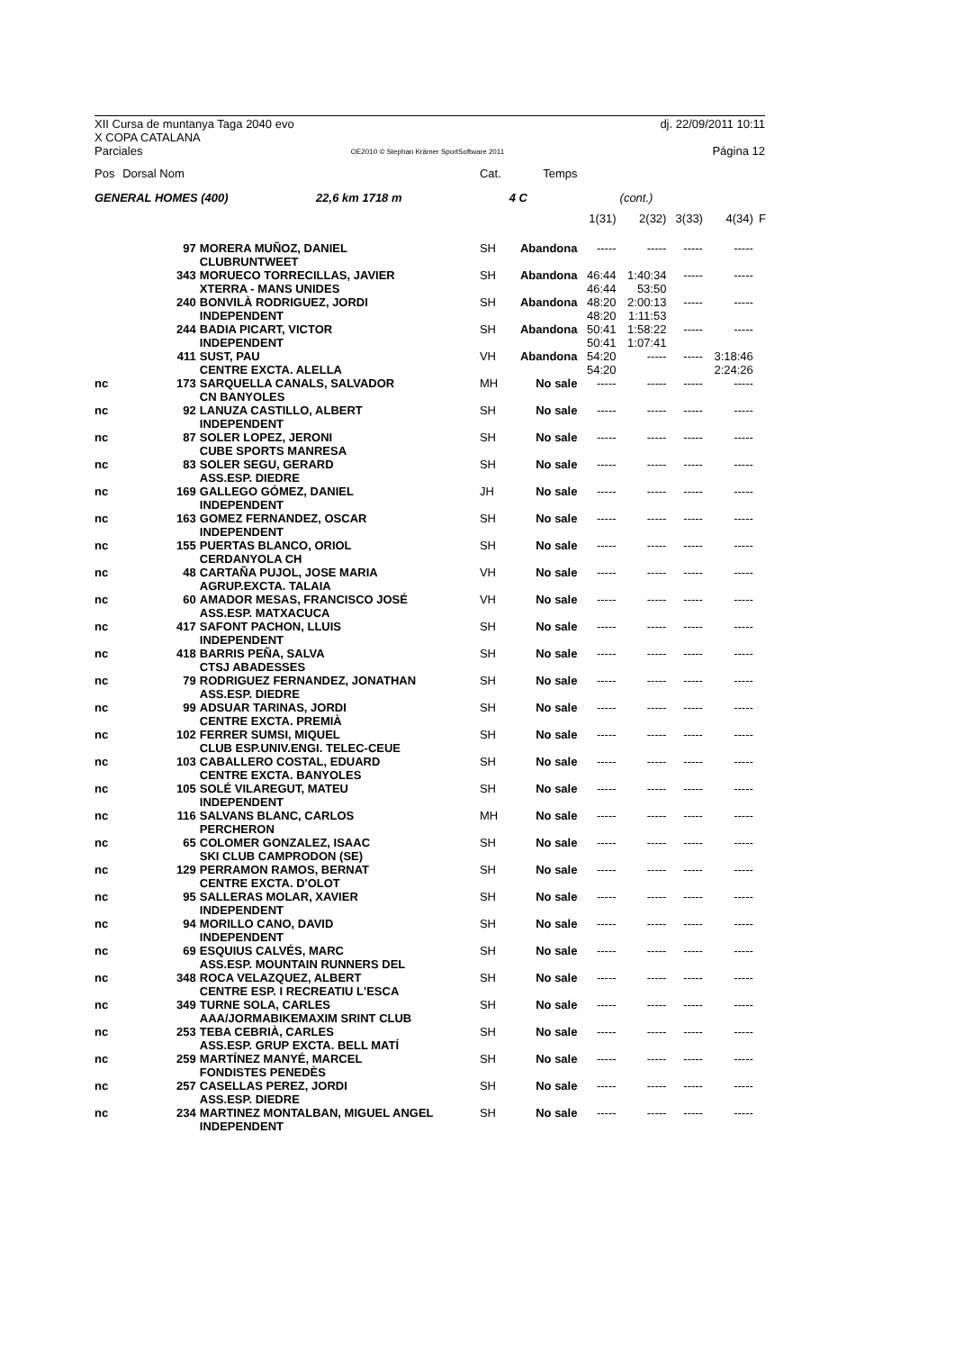XII Cursa de muntanya Taga 2040 evo
X COPA CATALANA dj. 22/09/2011 10:11
Parciales OE2010 © Stephan Krämer SportSoftware 2011 Página 12
| Pos | Dorsal Nom | | Cat. | Temps | | | | | |
| --- | --- | --- | --- | --- | --- | --- | --- | --- | --- |
| GENERAL HOMES (400) 22,6 km 1718 m | | | | 4 C | | (cont.) | | | |
| | | | | | 1(31) | 2(32) | 3(33) | 4(34) | F |
| | 97 | MORERA MUÑOZ, DANIEL CLUBRUNTWEET | SH | Abandona | ----- | ----- | ----- | ----- | |
| | 343 | MORUECO TORRECILLAS, JAVIER XTERRA - MANS UNIDES | SH | Abandona | 46:44 46:44 | 1:40:34 53:50 | ----- | ----- | |
| | 240 | BONVILÀ RODRIGUEZ, JORDI INDEPENDENT | SH | Abandona | 48:20 48:20 | 2:00:13 1:11:53 | ----- | ----- | |
| | 244 | BADIA PICART, VICTOR INDEPENDENT | SH | Abandona | 50:41 50:41 | 1:58:22 1:07:41 | ----- | ----- | |
| | 411 | SUST, PAU CENTRE EXCTA. ALELLA | VH | Abandona | 54:20 54:20 | ----- | ----- | 3:18:46 2:24:26 | |
| nc | 173 | SARQUELLA CANALS, SALVADOR CN BANYOLES | MH | No sale | ----- | ----- | ----- | ----- | |
| nc | 92 | LANUZA CASTILLO, ALBERT INDEPENDENT | SH | No sale | ----- | ----- | ----- | ----- | |
| nc | 87 | SOLER LOPEZ, JERONI CUBE SPORTS MANRESA | SH | No sale | ----- | ----- | ----- | ----- | |
| nc | 83 | SOLER SEGU, GERARD ASS.ESP. DIEDRE | SH | No sale | ----- | ----- | ----- | ----- | |
| nc | 169 | GALLEGO GÓMEZ, DANIEL INDEPENDENT | JH | No sale | ----- | ----- | ----- | ----- | |
| nc | 163 | GOMEZ FERNANDEZ, OSCAR INDEPENDENT | SH | No sale | ----- | ----- | ----- | ----- | |
| nc | 155 | PUERTAS BLANCO, ORIOL CERDANYOLA CH | SH | No sale | ----- | ----- | ----- | ----- | |
| nc | 48 | CARTAÑA PUJOL, JOSE MARIA AGRUP.EXCTA. TALAIA | VH | No sale | ----- | ----- | ----- | ----- | |
| nc | 60 | AMADOR MESAS, FRANCISCO JOSÉ ASS.ESP. MATXACUCA | VH | No sale | ----- | ----- | ----- | ----- | |
| nc | 417 | SAFONT PACHON, LLUIS INDEPENDENT | SH | No sale | ----- | ----- | ----- | ----- | |
| nc | 418 | BARRIS PEÑA, SALVA CTSJ ABADESSES | SH | No sale | ----- | ----- | ----- | ----- | |
| nc | 79 | RODRIGUEZ FERNANDEZ, JONATHAN ASS.ESP. DIEDRE | SH | No sale | ----- | ----- | ----- | ----- | |
| nc | 99 | ADSUAR TARINAS, JORDI CENTRE EXCTA. PREMIÀ | SH | No sale | ----- | ----- | ----- | ----- | |
| nc | 102 | FERRER SUMSI, MIQUEL CLUB ESP.UNIV.ENGI. TELEC-CEUE | SH | No sale | ----- | ----- | ----- | ----- | |
| nc | 103 | CABALLERO COSTAL, EDUARD CENTRE EXCTA. BANYOLES | SH | No sale | ----- | ----- | ----- | ----- | |
| nc | 105 | SOLÉ VILAREGUT, MATEU INDEPENDENT | SH | No sale | ----- | ----- | ----- | ----- | |
| nc | 116 | SALVANS BLANC, CARLOS PERCHERON | MH | No sale | ----- | ----- | ----- | ----- | |
| nc | 65 | COLOMER GONZALEZ, ISAAC SKI CLUB CAMPRODON (SE) | SH | No sale | ----- | ----- | ----- | ----- | |
| nc | 129 | PERRAMON RAMOS, BERNAT CENTRE EXCTA. D'OLOT | SH | No sale | ----- | ----- | ----- | ----- | |
| nc | 95 | SALLERAS MOLAR, XAVIER INDEPENDENT | SH | No sale | ----- | ----- | ----- | ----- | |
| nc | 94 | MORILLO CANO, DAVID INDEPENDENT | SH | No sale | ----- | ----- | ----- | ----- | |
| nc | 69 | ESQUIUS CALVÉS, MARC ASS.ESP. MOUNTAIN RUNNERS DEL | SH | No sale | ----- | ----- | ----- | ----- | |
| nc | 348 | ROCA VELAZQUEZ, ALBERT CENTRE ESP. I RECREATIU L'ESCA | SH | No sale | ----- | ----- | ----- | ----- | |
| nc | 349 | TURNE SOLA, CARLES AAA/JORMABIKEMAXIM SRINT CLUB | SH | No sale | ----- | ----- | ----- | ----- | |
| nc | 253 | TEBA CEBRIÀ, CARLES ASS.ESP. GRUP EXCTA. BELL MATÍ | SH | No sale | ----- | ----- | ----- | ----- | |
| nc | 259 | MARTÍNEZ MANYÉ, MARCEL FONDISTES PENEDÈS | SH | No sale | ----- | ----- | ----- | ----- | |
| nc | 257 | CASELLAS PEREZ, JORDI ASS.ESP. DIEDRE | SH | No sale | ----- | ----- | ----- | ----- | |
| nc | 234 | MARTINEZ MONTALBAN, MIGUEL ANGEL INDEPENDENT | SH | No sale | ----- | ----- | ----- | ----- | |